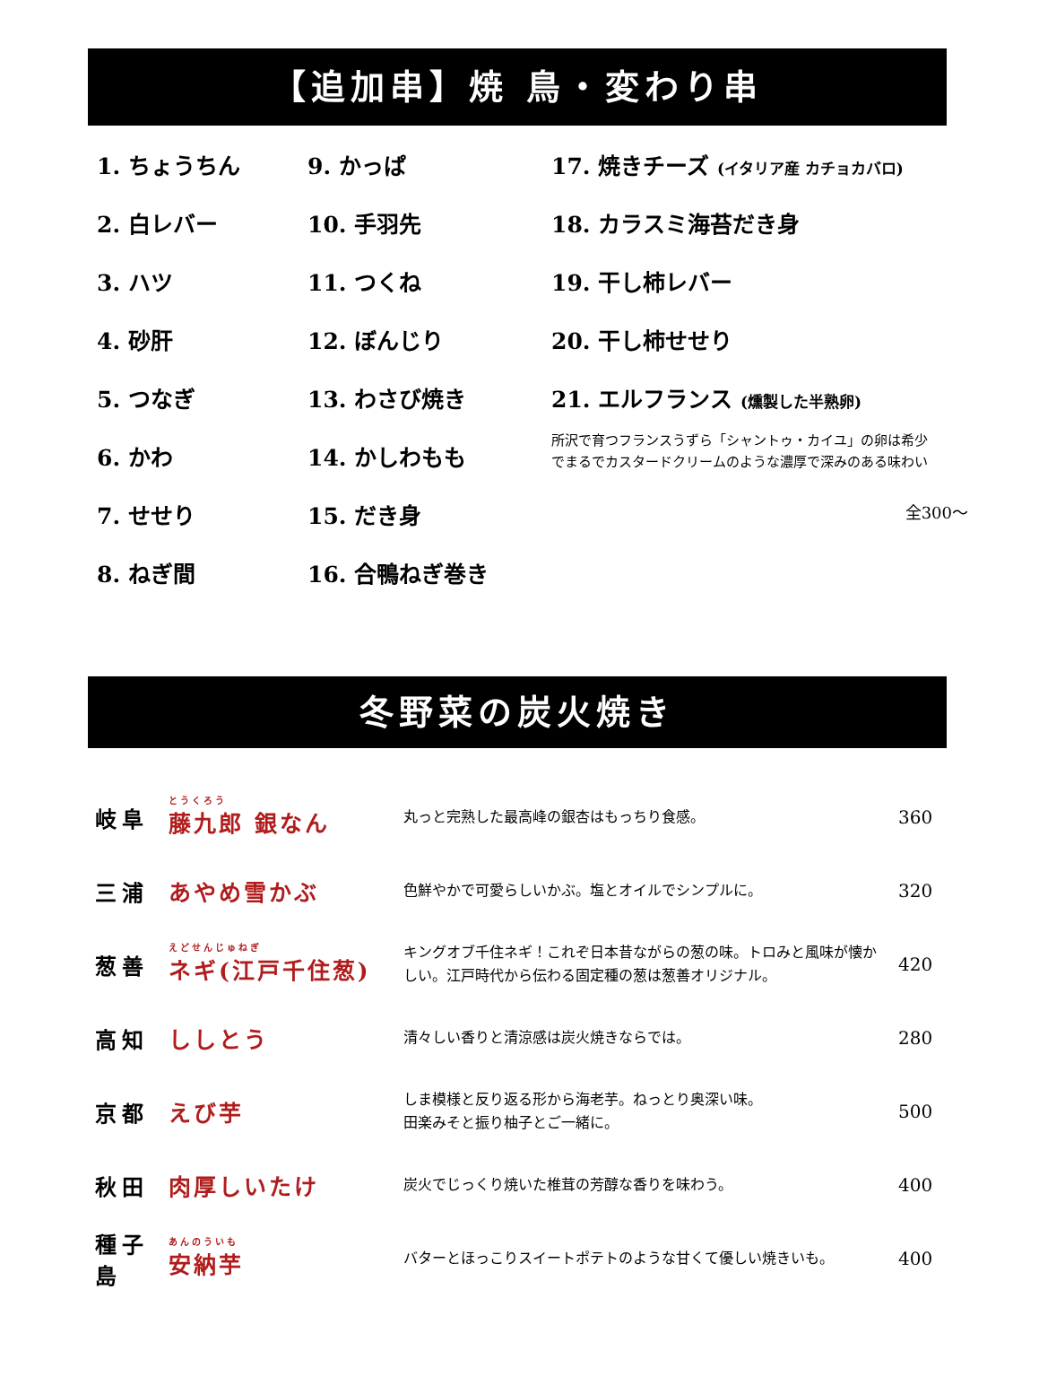【追加串】焼 鳥・変わり串
1. ちょうちん
2. 白レバー
3. ハツ
4. 砂肝
5. つなぎ
6. かわ
7. せせり
8. ねぎ間
9. かっぱ
10. 手羽先
11. つくね
12. ぼんじり
13. わさび焼き
14. かしわもも
15. だき身
16. 合鴨ねぎ巻き
17. 焼きチーズ (イタリア産 カチョカバロ)
18. カラスミ海苔だき身
19. 干し柿レバー
20. 干し柿せせり
21. エルフランス (燻製した半熟卵)
所沢で育つフランスうずら「シャントゥ・カイユ」の卵は希少
でまるでカスタードクリームのような濃厚で深みのある味わい
全300～
冬野菜の炭火焼き
| 岐阜 | <sup>とうくろう</sup>藤九郎 銀なん | 丸っと完熟した最高峰の銀杏はもっちり食感。 | 360 |
| 三浦 | あやめ雪かぶ | 色鮮やかで可愛らしいかぶ。塩とオイルでシンプルに。 | 320 |
| 葱善 | <sup>えどせんじゅねぎ</sup>ネギ(江戸千住葱) | キングオブ千住ネギ！これぞ日本昔ながらの葱の味。トロみと風味が懐かしい。江戸時代から伝わる固定種の葱は葱善オリジナル。 | 420 |
| 高知 | ししとう | 清々しい香りと清涼感は炭火焼きならでは。 | 280 |
| 京都 | えび芋 | しま模様と反り返る形から海老芋。ねっとり奥深い味。 田楽みそと振り柚子とご一緒に。 | 500 |
| 秋田 | 肉厚しいたけ | 炭火でじっくり焼いた椎茸の芳醇な香りを味わう。 | 400 |
| 種子島 | <sup>あんのういも</sup>安納芋 | バターとほっこりスイートポテトのような甘くて優しい焼きいも。 | 400 |